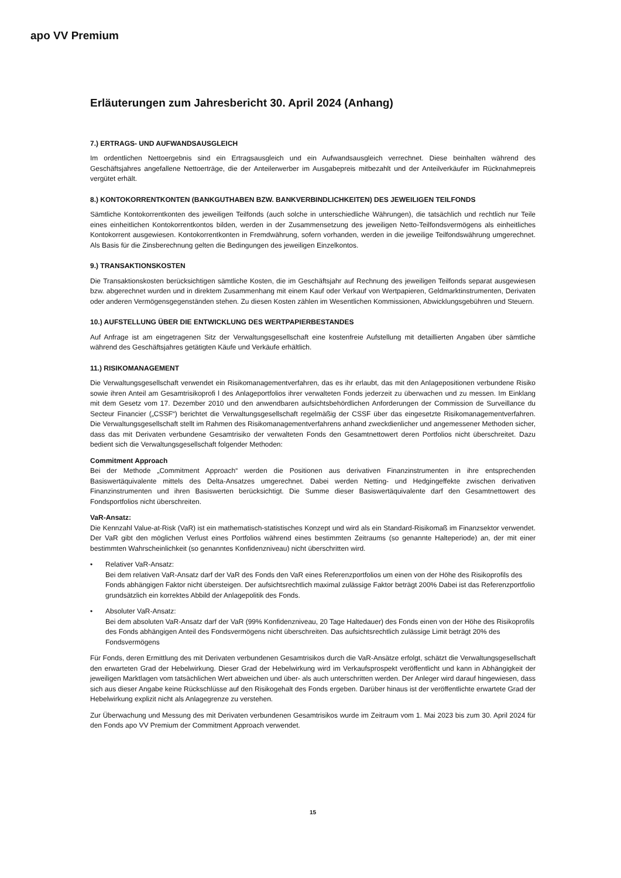apo VV Premium
Erläuterungen zum Jahresbericht 30. April 2024 (Anhang)
7.) ERTRAGS- UND AUFWANDSAUSGLEICH
Im ordentlichen Nettoergebnis sind ein Ertragsausgleich und ein Aufwandsausgleich verrechnet. Diese beinhalten während des Geschäftsjahres angefallene Nettoerträge, die der Anteilerwerber im Ausgabepreis mitbezahlt und der Anteilverkäufer im Rücknahmepreis vergütet erhält.
8.) KONTOKORRENTKONTEN (BANKGUTHABEN BZW. BANKVERBINDLICHKEITEN) DES JEWEILIGEN TEILFONDS
Sämtliche Kontokorrentkonten des jeweiligen Teilfonds (auch solche in unterschiedliche Währungen), die tatsächlich und rechtlich nur Teile eines einheitlichen Kontokorrentkontos bilden, werden in der Zusammensetzung des jeweiligen Netto-Teilfondsvermögens als einheitliches Kontokorrent ausgewiesen. Kontokorrentkonten in Fremdwährung, sofern vorhanden, werden in die jeweilige Teilfondswährung umgerechnet. Als Basis für die Zinsberechnung gelten die Bedingungen des jeweiligen Einzelkontos.
9.) TRANSAKTIONSKOSTEN
Die Transaktionskosten berücksichtigen sämtliche Kosten, die im Geschäftsjahr auf Rechnung des jeweiligen Teilfonds separat ausgewiesen bzw. abgerechnet wurden und in direktem Zusammenhang mit einem Kauf oder Verkauf von Wertpapieren, Geldmarktinstrumenten, Derivaten oder anderen Vermögensgegenständen stehen. Zu diesen Kosten zählen im Wesentlichen Kommissionen, Abwicklungsgebühren und Steuern.
10.) AUFSTELLUNG ÜBER DIE ENTWICKLUNG DES WERTPAPIERBESTANDES
Auf Anfrage ist am eingetragenen Sitz der Verwaltungsgesellschaft eine kostenfreie Aufstellung mit detaillierten Angaben über sämtliche während des Geschäftsjahres getätigten Käufe und Verkäufe erhältlich.
11.) RISIKOMANAGEMENT
Die Verwaltungsgesellschaft verwendet ein Risikomanagementverfahren, das es ihr erlaubt, das mit den Anlagepositionen verbundene Risiko sowie ihren Anteil am Gesamtrisikoprofi l des Anlageportfolios ihrer verwalteten Fonds jederzeit zu überwachen und zu messen. Im Einklang mit dem Gesetz vom 17. Dezember 2010 und den anwendbaren aufsichtsbehördlichen Anforderungen der Commission de Surveillance du Secteur Financier („CSSF“) berichtet die Verwaltungsgesellschaft regelmäßig der CSSF über das eingesetzte Risikomanagementverfahren. Die Verwaltungsgesellschaft stellt im Rahmen des Risikomanagementverfahrens anhand zweckdienlicher und angemessener Methoden sicher, dass das mit Derivaten verbundene Gesamtrisiko der verwalteten Fonds den Gesamtnettowert deren Portfolios nicht überschreitet. Dazu bedient sich die Verwaltungsgesellschaft folgender Methoden:
Commitment Approach
Bei der Methode „Commitment Approach“ werden die Positionen aus derivativen Finanzinstrumenten in ihre entsprechenden Basiswertäquivalente mittels des Delta-Ansatzes umgerechnet. Dabei werden Netting- und Hedgingeffekte zwischen derivativen Finanzinstrumenten und ihren Basiswerten berücksichtigt. Die Summe dieser Basiswertäquivalente darf den Gesamtnettowert des Fondsportfolios nicht überschreiten.
VaR-Ansatz:
Die Kennzahl Value-at-Risk (VaR) ist ein mathematisch-statistisches Konzept und wird als ein Standard-Risikomaß im Finanzsektor verwendet. Der VaR gibt den möglichen Verlust eines Portfolios während eines bestimmten Zeitraums (so genannte Halteperiode) an, der mit einer bestimmten Wahrscheinlichkeit (so genanntes Konfidenzniveau) nicht überschritten wird.
• Relativer VaR-Ansatz:
Bei dem relativen VaR-Ansatz darf der VaR des Fonds den VaR eines Referenzportfolios um einen von der Höhe des Risikoprofils des Fonds abhängigen Faktor nicht übersteigen. Der aufsichtsrechtlich maximal zulässige Faktor beträgt 200% Dabei ist das Referenzportfolio grundsätzlich ein korrektes Abbild der Anlagepolitik des Fonds.
• Absoluter VaR-Ansatz:
Bei dem absoluten VaR-Ansatz darf der VaR (99% Konfidenzniveau, 20 Tage Haltedauer) des Fonds einen von der Höhe des Risikoprofils des Fonds abhängigen Anteil des Fondsvermögens nicht überschreiten. Das aufsichtsrechtlich zulässige Limit beträgt 20% des Fondsvermögens
Für Fonds, deren Ermittlung des mit Derivaten verbundenen Gesamtrisikos durch die VaR-Ansätze erfolgt, schätzt die Verwaltungsgesellschaft den erwarteten Grad der Hebelwirkung. Dieser Grad der Hebelwirkung wird im Verkaufsprospekt veröffentlicht und kann in Abhängigkeit der jeweiligen Marktlagen vom tatsächlichen Wert abweichen und über- als auch unterschritten werden. Der Anleger wird darauf hingewiesen, dass sich aus dieser Angabe keine Rückschlüsse auf den Risikogehalt des Fonds ergeben. Darüber hinaus ist der veröffentlichte erwartete Grad der Hebelwirkung explizit nicht als Anlagegrenze zu verstehen.
Zur Überwachung und Messung des mit Derivaten verbundenen Gesamtrisikos wurde im Zeitraum vom 1. Mai 2023 bis zum 30. April 2024 für den Fonds apo VV Premium der Commitment Approach verwendet.
15